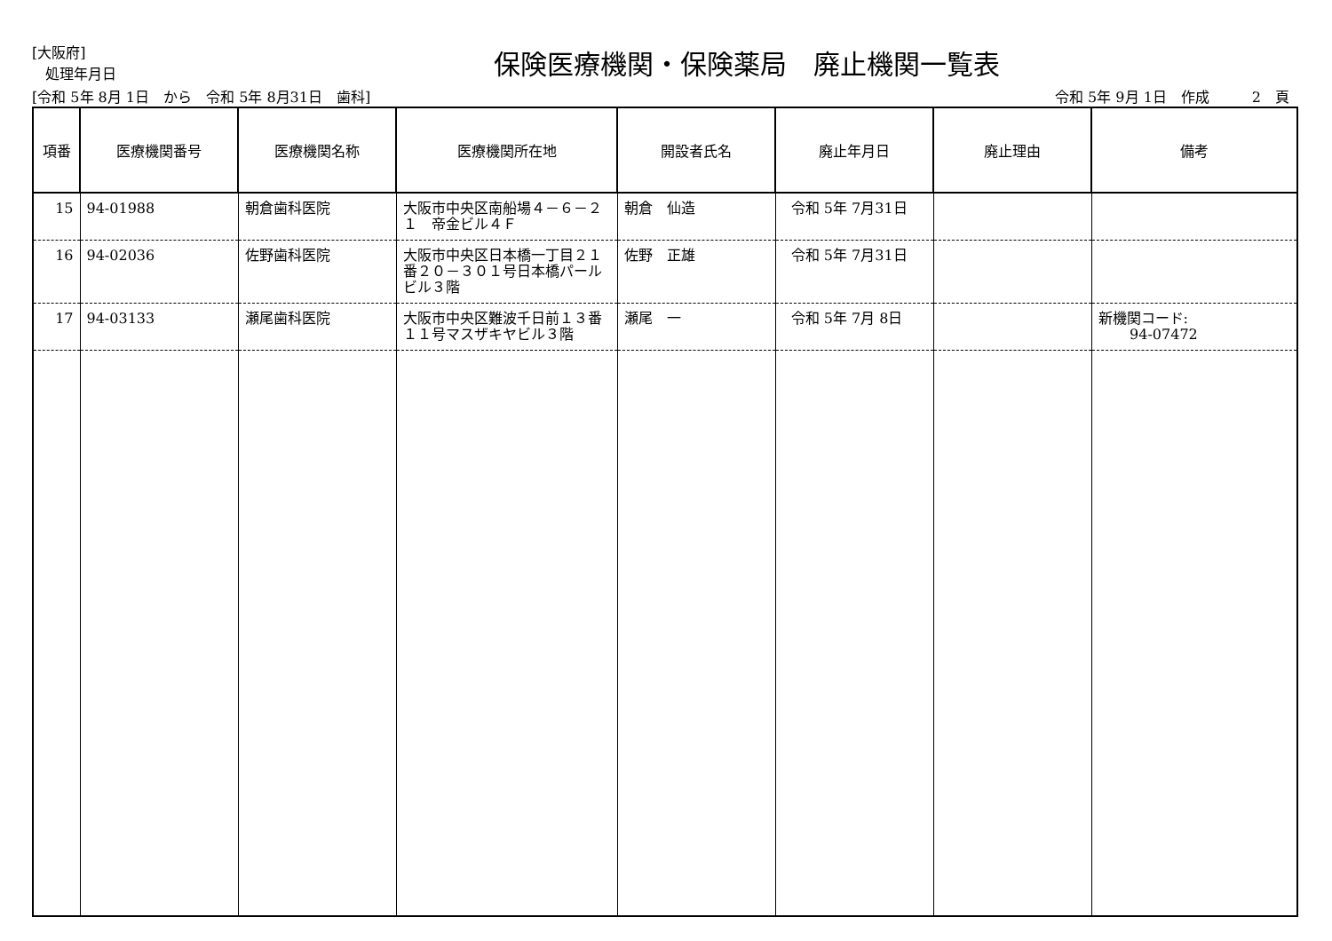[大阪府]
処理年月日
保険医療機関・保険薬局　廃止機関一覧表
[令和 5年 8月 1日　から　令和 5年 8月31日　歯科] 令和 5年 9月 1日　作成　　　2　頁
| 項番 | 医療機関番号 | 医療機関名称 | 医療機関所在地 | 開設者氏名 | 廃止年月日 | 廃止理由 | 備考 |
| --- | --- | --- | --- | --- | --- | --- | --- |
| 15 | 94-01988 | 朝倉歯科医院 | 大阪市中央区南船場４－６－２１ 帝金ビル４Ｆ | 朝倉 仙造 | 令和 5年 7月31日 | | |
| 16 | 94-02036 | 佐野歯科医院 | 大阪市中央区日本橋一丁目２１番２０－３０１号日本橋パールビル３階 | 佐野 正雄 | 令和 5年 7月31日 | | |
| 17 | 94-03133 | 瀬尾歯科医院 | 大阪市中央区難波千日前１３番１１号マスザキヤビル３階 | 瀬尾 一 | 令和 5年 7月 8日 | | 新機関コード: 94-07472 |